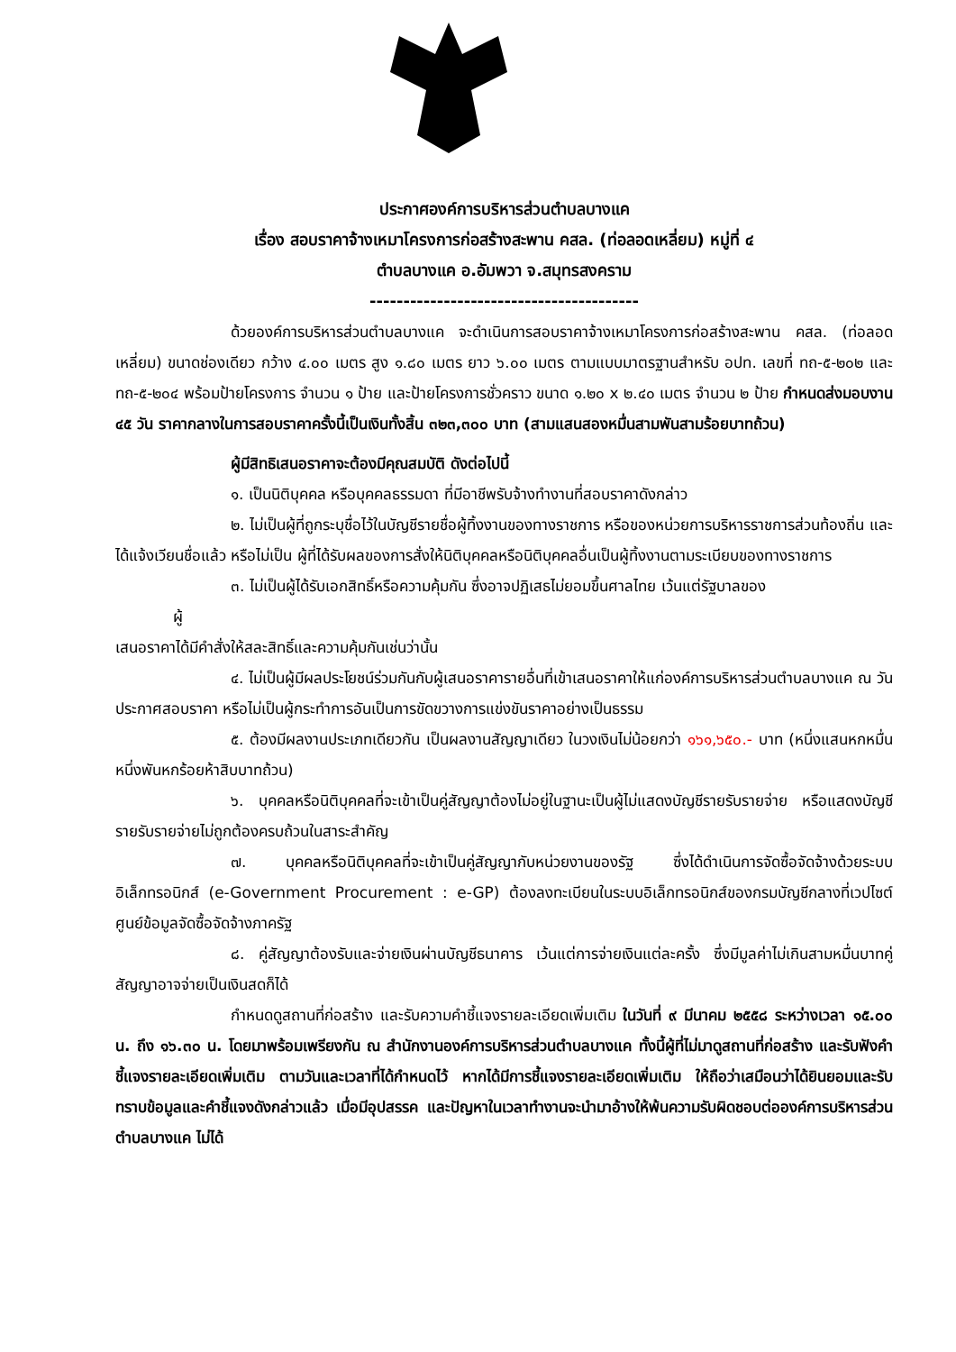ประกาศองค์การบริหารส่วนตำบลบางแค
เรื่อง สอบราคาจ้างเหมาโครงการก่อสร้างสะพาน คสล. (ท่อลอดเหลี่ยม) หมู่ที่ ๔
ตำบลบางแค อ.อัมพวา จ.สมุทรสงคราม
----------------------------------------
ด้วยองค์การบริหารส่วนตำบลบางแค จะดำเนินการสอบราคาจ้างเหมาโครงการก่อสร้างสะพาน คสล. (ท่อลอดเหลี่ยม) ขนาดช่องเดียว กว้าง ๔.๐๐ เมตร สูง ๑.๘๐ เมตร ยาว ๖.๐๐ เมตร ตามแบบมาตรฐานสำหรับ อปท. เลขที่ ทถ-๕-๒๐๒ และ ทถ-๕-๒๐๔ พร้อมป้ายโครงการ จำนวน ๑ ป้าย และป้ายโครงการชั่วคราว ขนาด ๑.๒๐ x ๒.๔๐ เมตร จำนวน ๒ ป้าย กำหนดส่งมอบงาน ๔๕ วัน ราคากลางในการสอบราคาครั้งนี้เป็นเงินทั้งสิ้น ๓๒๓,๓๐๐ บาท (สามแสนสองหมื่นสามพันสามร้อยบาทถ้วน)
ผู้มีสิทธิเสนอราคาจะต้องมีคุณสมบัติ ดังต่อไปนี้
๑. เป็นนิติบุคคล หรือบุคคลธรรมดา ที่มีอาชีพรับจ้างทำงานที่สอบราคาดังกล่าว
๒. ไม่เป็นผู้ที่ถูกระบุชื่อไว้ในบัญชีรายชื่อผู้ทิ้งงานของทางราชการ หรือของหน่วยการบริหารราชการส่วนท้องถิ่น และได้แจ้งเวียนชื่อแล้ว หรือไม่เป็น ผู้ที่ได้รับผลของการสั่งให้นิติบุคคลหรือนิติบุคคลอื่นเป็นผู้ทิ้งงานตามระเบียบของทางราชการ
๓. ไม่เป็นผู้ได้รับเอกสิทธิ์หรือความคุ้มกัน ซึ่งอาจปฏิเสธไม่ยอมขึ้นศาลไทย เว้นแต่รัฐบาลของ
ผู้
เสนอราคาได้มีคำสั่งให้สละสิทธิ์และความคุ้มกันเช่นว่านั้น
๔. ไม่เป็นผู้มีผลประโยชน์ร่วมกันกับผู้เสนอราคารายอื่นที่เข้าเสนอราคาให้แก่องค์การบริหารส่วนตำบลบางแค ณ วันประกาศสอบราคา หรือไม่เป็นผู้กระทำการอันเป็นการขัดขวางการแข่งขันราคาอย่างเป็นธรรม
๕. ต้องมีผลงานประเภทเดียวกัน เป็นผลงานสัญญาเดียว ในวงเงินไม่น้อยกว่า ๑๖๑,๖๕๐.- บาท (หนึ่งแสนหกหมื่นหนึ่งพันหกร้อยห้าสิบบาทถ้วน)
๖. บุคคลหรือนิติบุคคลที่จะเข้าเป็นคู่สัญญาต้องไม่อยู่ในฐานะเป็นผู้ไม่แสดงบัญชีรายรับรายจ่าย หรือแสดงบัญชีรายรับรายจ่ายไม่ถูกต้องครบถ้วนในสาระสำคัญ
๗. บุคคลหรือนิติบุคคลที่จะเข้าเป็นคู่สัญญากับหน่วยงานของรัฐ ซึ่งได้ดำเนินการจัดซื้อจัดจ้างด้วยระบบอิเล็กทรอนิกส์ (e-Government Procurement : e-GP) ต้องลงทะเบียนในระบบอิเล็กทรอนิกส์ของกรมบัญชีกลางที่เวปไซต์ศูนย์ข้อมูลจัดซื้อจัดจ้างภาครัฐ
๘. คู่สัญญาต้องรับและจ่ายเงินผ่านบัญชีธนาคาร เว้นแต่การจ่ายเงินแต่ละครั้ง ซึ่งมีมูลค่าไม่เกินสามหมื่นบาทคู่สัญญาอาจจ่ายเป็นเงินสดก็ได้
กำหนดดูสถานที่ก่อสร้าง และรับความคำชี้แจงรายละเอียดเพิ่มเติม ในวันที่ ๙ มีนาคม ๒๕๕๘ ระหว่างเวลา ๑๕.๐๐ น. ถึง ๑๖.๓๐ น. โดยมาพร้อมเพรียงกัน ณ สำนักงานองค์การบริหารส่วนตำบลบางแค ทั้งนี้ผู้ที่ไม่มาดูสถานที่ก่อสร้าง และรับฟังคำชี้แจงรายละเอียดเพิ่มเติม ตามวันและเวลาที่ได้กำหนดไว้ หากได้มีการชี้แจงรายละเอียดเพิ่มเติม ให้ถือว่าเสมือนว่าได้ยินยอมและรับทราบข้อมูลและคำชี้แจงดังกล่าวแล้ว เมื่อมีอุปสรรค และปัญหาในเวลาทำงานจะนำมาอ้างให้พ้นความรับผิดชอบต่อองค์การบริหารส่วนตำบลบางแค ไม่ได้